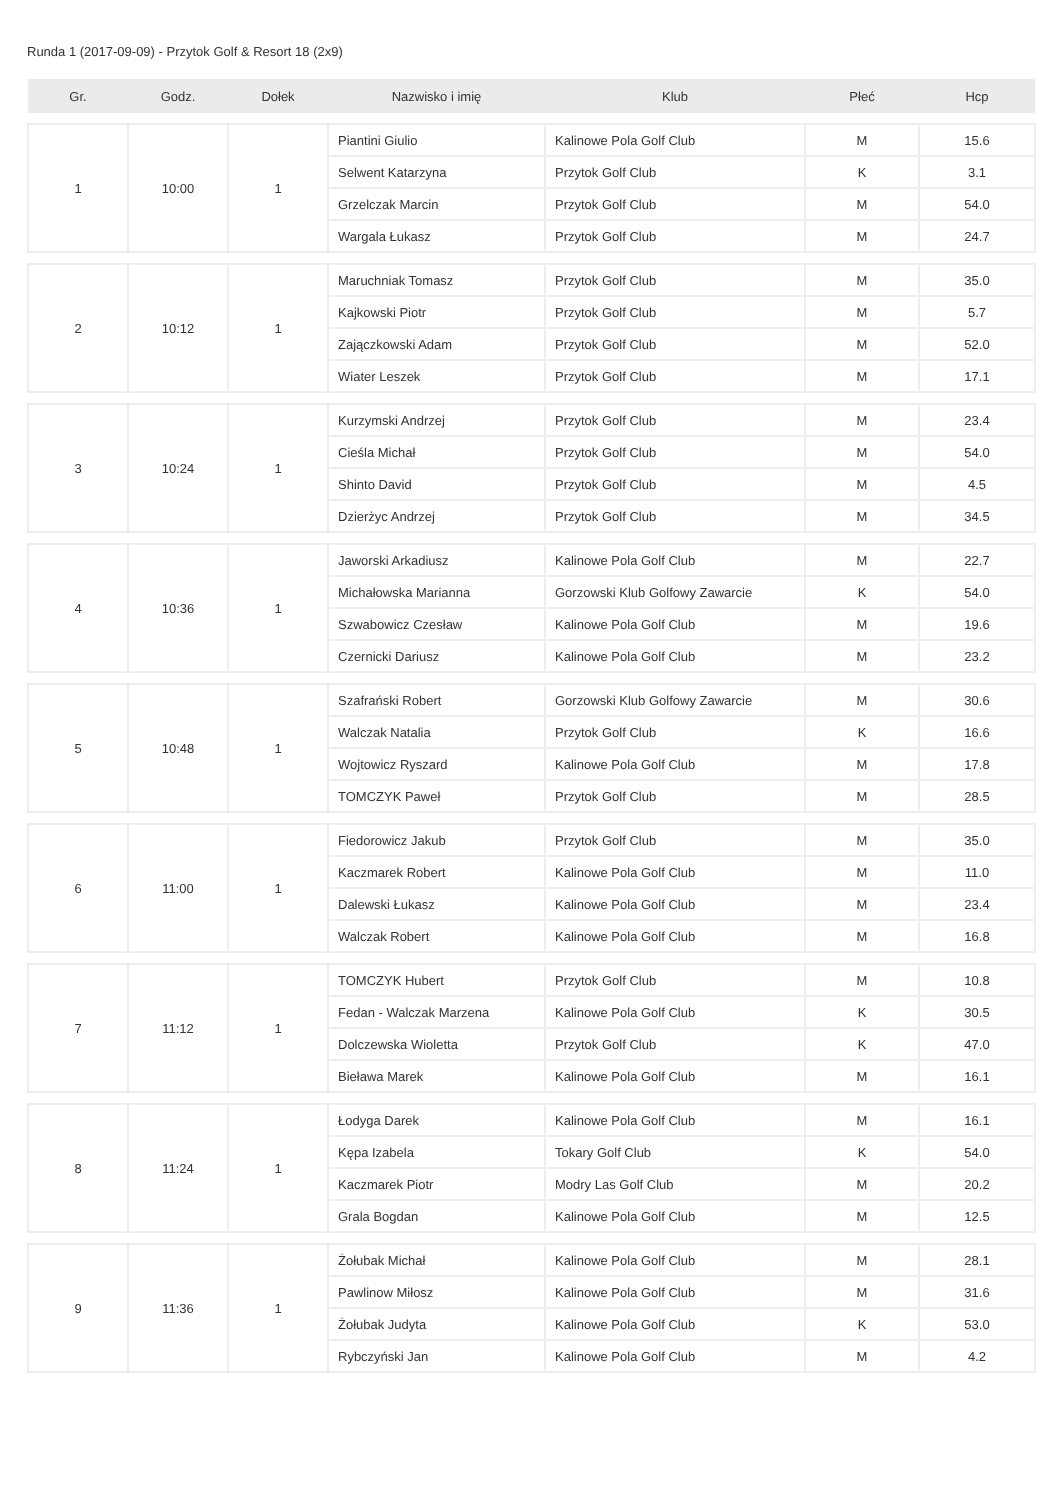Runda 1 (2017-09-09) - Przytok Golf & Resort 18 (2x9)
| Gr. | Godz. | Dołek | Nazwisko i imię | Klub | Płeć | Hcp |
| --- | --- | --- | --- | --- | --- | --- |
| 1 | 10:00 | 1 | Piantini Giulio | Kalinowe Pola Golf Club | M | 15.6 |
| | | | Selwent Katarzyna | Przytok Golf Club | K | 3.1 |
| | | | Grzelczak Marcin | Przytok Golf Club | M | 54.0 |
| | | | Wargala Łukasz | Przytok Golf Club | M | 24.7 |
| 2 | 10:12 | 1 | Maruchniak Tomasz | Przytok Golf Club | M | 35.0 |
| | | | Kajkowski Piotr | Przytok Golf Club | M | 5.7 |
| | | | Zajączkowski Adam | Przytok Golf Club | M | 52.0 |
| | | | Wiater Leszek | Przytok Golf Club | M | 17.1 |
| 3 | 10:24 | 1 | Kurzymski Andrzej | Przytok Golf Club | M | 23.4 |
| | | | Cieśla Michał | Przytok Golf Club | M | 54.0 |
| | | | Shinto David | Przytok Golf Club | M | 4.5 |
| | | | Dzierżyc Andrzej | Przytok Golf Club | M | 34.5 |
| 4 | 10:36 | 1 | Jaworski Arkadiusz | Kalinowe Pola Golf Club | M | 22.7 |
| | | | Michałowska Marianna | Gorzowski Klub Golfowy Zawarcie | K | 54.0 |
| | | | Szwabowicz Czesław | Kalinowe Pola Golf Club | M | 19.6 |
| | | | Czernicki Dariusz | Kalinowe Pola Golf Club | M | 23.2 |
| 5 | 10:48 | 1 | Szafrański Robert | Gorzowski Klub Golfowy Zawarcie | M | 30.6 |
| | | | Walczak Natalia | Przytok Golf Club | K | 16.6 |
| | | | Wojtowicz Ryszard | Kalinowe Pola Golf Club | M | 17.8 |
| | | | TOMCZYK Paweł | Przytok Golf Club | M | 28.5 |
| 6 | 11:00 | 1 | Fiedorowicz Jakub | Przytok Golf Club | M | 35.0 |
| | | | Kaczmarek Robert | Kalinowe Pola Golf Club | M | 11.0 |
| | | | Dalewski Łukasz | Kalinowe Pola Golf Club | M | 23.4 |
| | | | Walczak Robert | Kalinowe Pola Golf Club | M | 16.8 |
| 7 | 11:12 | 1 | TOMCZYK Hubert | Przytok Golf Club | M | 10.8 |
| | | | Fedan - Walczak Marzena | Kalinowe Pola Golf Club | K | 30.5 |
| | | | Dolczewska Wioletta | Przytok Golf Club | K | 47.0 |
| | | | Bieława Marek | Kalinowe Pola Golf Club | M | 16.1 |
| 8 | 11:24 | 1 | Łodyga Darek | Kalinowe Pola Golf Club | M | 16.1 |
| | | | Kępa Izabela | Tokary Golf Club | K | 54.0 |
| | | | Kaczmarek Piotr | Modry Las Golf Club | M | 20.2 |
| | | | Grala Bogdan | Kalinowe Pola Golf Club | M | 12.5 |
| 9 | 11:36 | 1 | Żołubak Michał | Kalinowe Pola Golf Club | M | 28.1 |
| | | | Pawlinow Miłosz | Kalinowe Pola Golf Club | M | 31.6 |
| | | | Żołubak Judyta | Kalinowe Pola Golf Club | K | 53.0 |
| | | | Rybczyński Jan | Kalinowe Pola Golf Club | M | 4.2 |